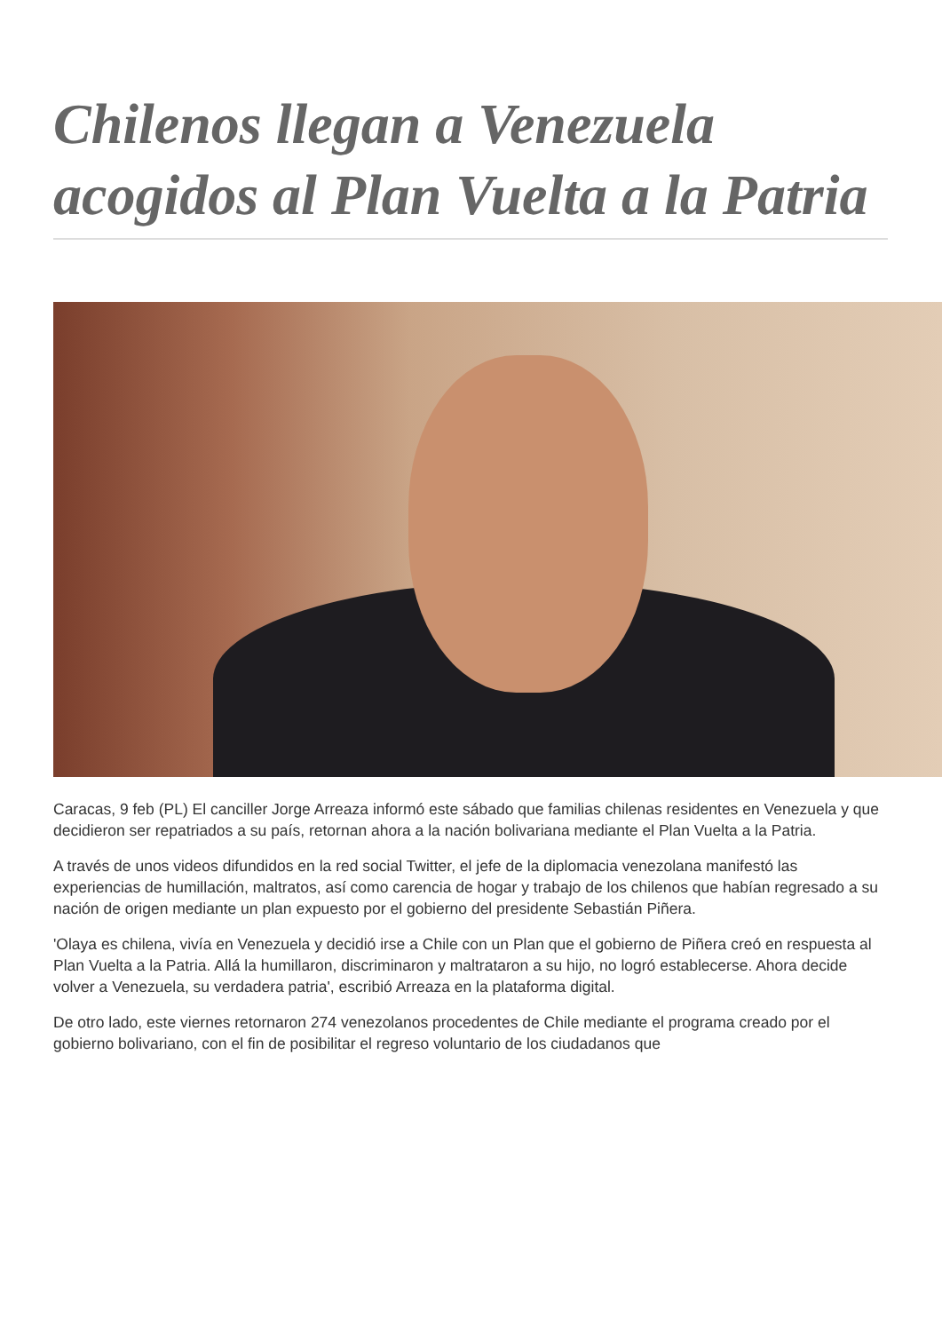Chilenos llegan a Venezuela acogidos al Plan Vuelta a la Patria
Caracas, 9 feb (PL) El canciller Jorge Arreaza informó este sábado que familias chilenas residentes en Venezuela y que decidieron ser repatriados a su país, retornan ahora a la nación bolivariana mediante el Plan Vuelta a la Patria.
A través de unos videos difundidos en la red social Twitter, el jefe de la diplomacia venezolana manifestó las experiencias de humillación, maltratos, así como carencia de hogar y trabajo de los chilenos que habían regresado a su nación de origen mediante un plan expuesto por el gobierno del presidente Sebastián Piñera.
'Olaya es chilena, vivía en Venezuela y decidió irse a Chile con un Plan que el gobierno de Piñera creó en respuesta al Plan Vuelta a la Patria. Allá la humillaron, discriminaron y maltrataron a su hijo, no logró establecerse. Ahora decide volver a Venezuela, su verdadera patria', escribió Arreaza en la plataforma digital.
De otro lado, este viernes retornaron 274 venezolanos procedentes de Chile mediante el programa creado por el gobierno bolivariano, con el fin de posibilitar el regreso voluntario de los ciudadanos que